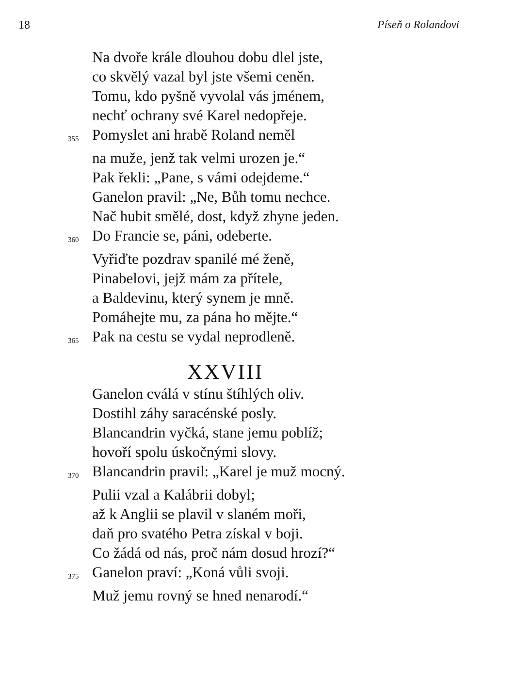18 Píseň o Rolandovi
Na dvoře krále dlouhou dobu dlel jste,
co skvělý vazal byl jste všemi ceněn.
Tomu, kdo pyšně vyvolal vás jménem,
nechť ochrany své Karel nedopřeje.
355
Pomyslet ani hrabě Roland neměl
na muže, jenž tak velmi urozen je.“
Pak řekli: „Pane, s vámi odejdeme.“
Ganelon pravil: „Ne, Bůh tomu nechce.
Nač hubit smělé, dost, když zhyne jeden.
360
Do Francie se, páni, odeberte.
Vyřiďte pozdrav spanilé mé ženě,
Pinabelovi, jejž mám za přítele,
a Baldevinu, který synem je mně.
Pomáhejte mu, za pána ho mějte.“
365
Pak na cestu se vydal neprodleně.
XXVIII
Ganelon cválá v stínu štíhlých oliv.
Dostihl záhy saracénské posly.
Blancandrin vyčká, stane jemu poblíž;
hovoří spolu úskočnými slovy.
370
Blancandrin pravil: „Karel je muž mocný.
Pulii vzal a Kalábrii dobyl;
až k Anglii se plavil v slaném moři,
daň pro svatého Petra získal v boji.
Co žádá od nás, proč nám dosud hrozí?“
375
Ganelon praví: „Koná vůli svoji.
Muž jemu rovný se hned nenarodí.“